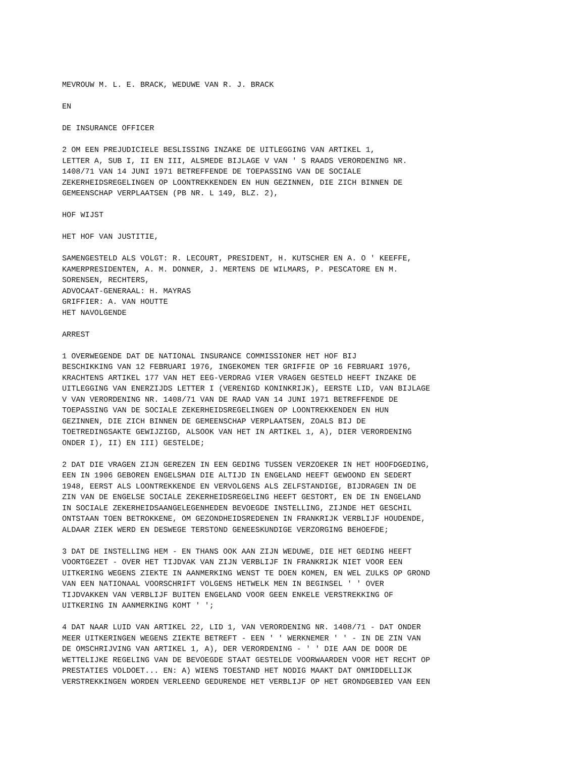MEVROUW M. L. E. BRACK, WEDUWE VAN R. J. BRACK EN DE INSURANCE OFFICER 2 OM EEN PREJUDICIELE BESLISSING INZAKE DE UITLEGGING VAN ARTIKEL 1, LETTER A, SUB I, II EN III, ALSMEDE BIJLAGE V VAN ' S RAADS VERORDENING NR. 1408/71 VAN 14 JUNI 1971 BETREFFENDE DE TOEPASSING VAN DE SOCIALE ZEKERHEIDSREGELINGEN OP LOONTREKKENDEN EN HUN GEZINNEN, DIE ZICH BINNEN DE GEMEENSCHAP VERPLAATSEN (PB NR. L 149, BLZ. 2), HOF WIJST HET HOF VAN JUSTITIE, SAMENGESTELD ALS VOLGT: R. LECOURT, PRESIDENT, H. KUTSCHER EN A. O ' KEEFFE, KAMERPRESIDENTEN, A. M. DONNER, J. MERTENS DE WILMARS, P. PESCATORE EN M. SORENSEN, RECHTERS, ADVOCAAT-GENERAAL: H. MAYRAS GRIFFIER: A. VAN HOUTTE HET NAVOLGENDE ARREST 1 OVERWEGENDE DAT DE NATIONAL INSURANCE COMMISSIONER HET HOF BIJ BESCHIKKING VAN 12 FEBRUARI 1976, INGEKOMEN TER GRIFFIE OP 16 FEBRUARI 1976, KRACHTENS ARTIKEL 177 VAN HET EEG-VERDRAG VIER VRAGEN GESTELD HEEFT INZAKE DE UITLEGGING VAN ENERZIJDS LETTER I (VERENIGD KONINKRIJK), EERSTE LID, VAN BIJLAGE V VAN VERORDENING NR. 1408/71 VAN DE RAAD VAN 14 JUNI 1971 BETREFFENDE DE TOEPASSING VAN DE SOCIALE ZEKERHEIDSREGELINGEN OP LOONTREKKENDEN EN HUN GEZINNEN, DIE ZICH BINNEN DE GEMEENSCHAP VERPLAATSEN, ZOALS BIJ DE TOETREDINGSAKTE GEWIJZIGD, ALSOOK VAN HET IN ARTIKEL 1, A), DIER VERORDENING ONDER I), II) EN III) GESTELDE; 2 DAT DIE VRAGEN ZIJN GEREZEN IN EEN GEDING TUSSEN VERZOEKER IN HET HOOFDGEDING, EEN IN 1906 GEBOREN ENGELSMAN DIE ALTIJD IN ENGELAND HEEFT GEWOOND EN SEDERT 1948, EERST ALS LOONTREKKENDE EN VERVOLGENS ALS ZELFSTANDIGE, BIJDRAGEN IN DE ZIN VAN DE ENGELSE SOCIALE ZEKERHEIDSREGELING HEEFT GESTORT, EN DE IN ENGELAND IN SOCIALE ZEKERHEIDSAANGELEGENHEDEN BEVOEGDE INSTELLING, ZIJNDE HET GESCHIL ONTSTAAN TOEN BETROKKENE, OM GEZONDHEIDSREDENEN IN FRANKRIJK VERBLIJF HOUDENDE, ALDAAR ZIEK WERD EN DESWEGE TERSTOND GENEESKUNDIGE VERZORGING BEHOEFDE; 3 DAT DE INSTELLING HEM - EN THANS OOK AAN ZIJN WEDUWE, DIE HET GEDING HEEFT VOORTGEZET - OVER HET TIJDVAK VAN ZIJN VERBLIJF IN FRANKRIJK NIET VOOR EEN UITKERING WEGENS ZIEKTE IN AANMERKING WENST TE DOEN KOMEN, EN WEL ZULKS OP GROND VAN EEN NATIONAAL VOORSCHRIFT VOLGENS HETWELK MEN IN BEGINSEL ' ' OVER TIJDVAKKEN VAN VERBLIJF BUITEN ENGELAND VOOR GEEN ENKELE VERSTREKKING OF UITKERING IN AANMERKING KOMT ' '; 4 DAT NAAR LUID VAN ARTIKEL 22, LID 1, VAN VERORDENING NR. 1408/71 - DAT ONDER MEER UITKERINGEN WEGENS ZIEKTE BETREFT - EEN ' ' WERKNEMER ' ' - IN DE ZIN VAN DE OMSCHRIJVING VAN ARTIKEL 1, A), DER VERORDENING - ' ' DIE AAN DE DOOR DE WETTELIJKE REGELING VAN DE BEVOEGDE STAAT GESTELDE VOORWAARDEN VOOR HET RECHT OP PRESTATIES VOLDOET... EN: A) WIENS TOESTAND HET NODIG MAAKT DAT ONMIDDELLIJK VERSTREKKINGEN WORDEN VERLEEND GEDURENDE HET VERBLIJF OP HET GRONDGEBIED VAN EEN